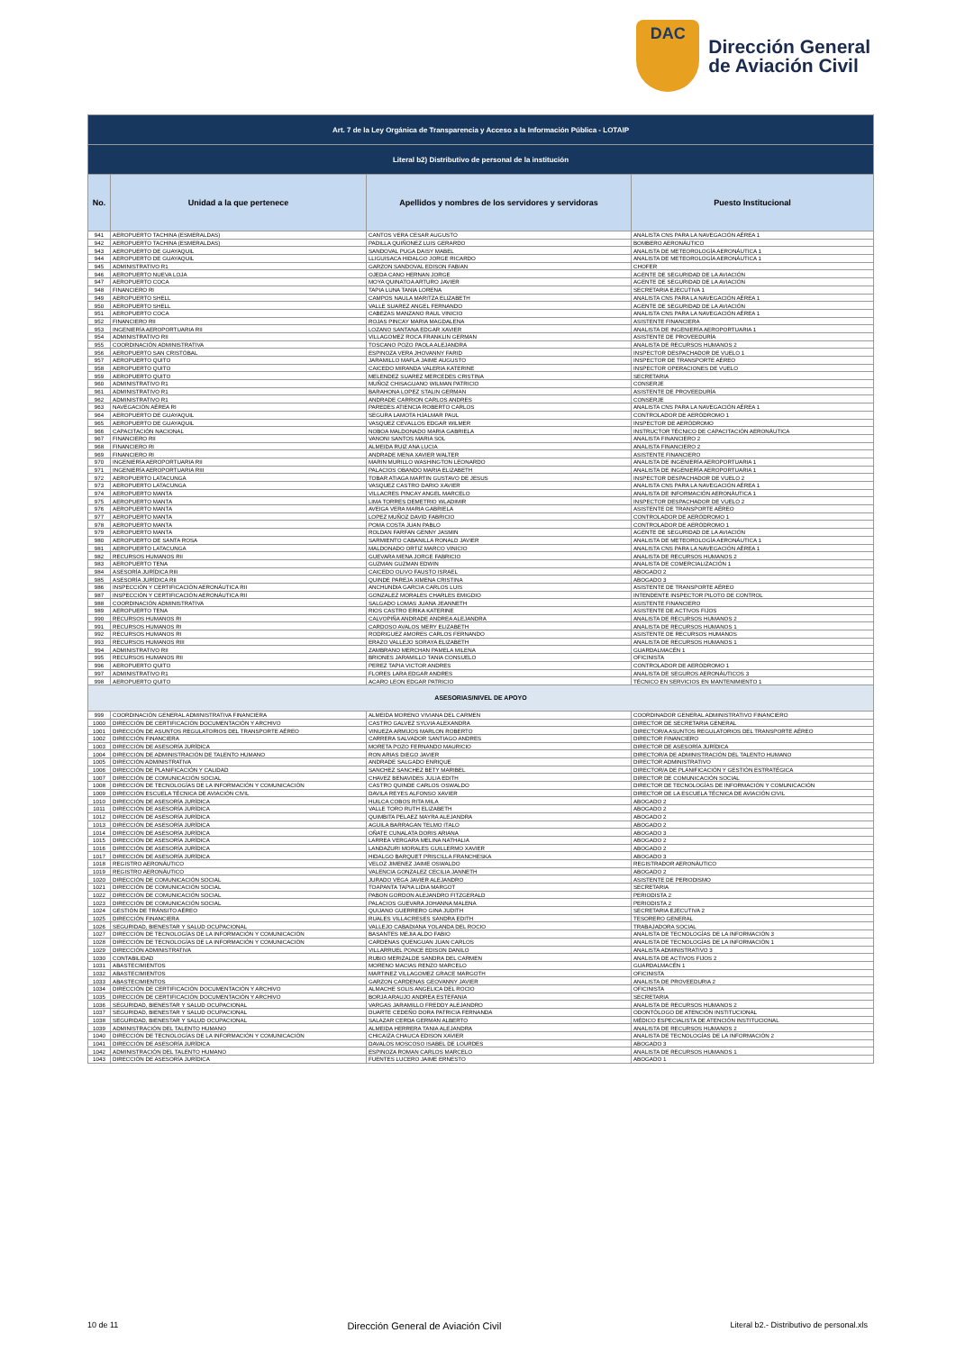DAC
Dirección General
de Aviación Civil
| Art. 7 de la Ley Orgánica de Transparencia y Acceso a la Información Pública - LOTAIP | | | |
| --- | --- | --- | --- |
| Literal b2) Distributivo de personal de la institución | | | |
| No. | Unidad a la que pertenece | Apellidos y nombres de los servidores y servidoras | Puesto Institucional |
| 941 | AEROPUERTO TACHINA (ESMERALDAS) | CANTOS VERA CESAR AUGUSTO | ANALISTA CNS PARA LA NAVEGACIÓN AÉREA 1 |
| 942 | AEROPUERTO TACHINA (ESMERALDAS) | PADILLA QUIÑONEZ LUIS GERARDO | BOMBERO AERONÁUTICO |
| 943 | AEROPUERTO DE GUAYAQUIL | SANDOVAL PUGA DAISY MABEL | ANALISTA DE METEOROLOGÍA AERONÁUTICA 1 |
| 944 | AEROPUERTO DE GUAYAQUIL | LLIGUISACA HIDALGO JORGE RICARDO | ANALISTA DE METEOROLOGÍA AERONÁUTICA 1 |
| 945 | ADMINISTRATIVO R1 | GARZON SANDOVAL EDISON FABIAN | CHOFER |
| 946 | AEROPUERTO NUEVA LOJA | OJEDA CANO HERNAN JORGE | AGENTE DE SEGURIDAD DE LA AVIACIÓN |
| 947 | AEROPUERTO COCA | MOYA QUINATOA ARTURO JAVIER | AGENTE DE SEGURIDAD DE LA AVIACIÓN |
| 948 | FINANCIERO RI | TAPIA LUNA TANIA LORENA | SECRETARIA EJECUTIVA 1 |
| 949 | AEROPUERTO SHELL | CAMPOS NAULA MARITZA ELIZABETH | ANALISTA CNS PARA LA NAVEGACIÓN AÉREA 1 |
| 950 | AEROPUERTO SHELL | VALLE SUAREZ ANGEL FERNANDO | AGENTE DE SEGURIDAD DE LA AVIACIÓN |
| 951 | AEROPUERTO COCA | CABEZAS MANZANO RAUL VINICIO | ANALISTA CNS PARA LA NAVEGACIÓN AÉREA 1 |
| 952 | FINANCIERO RII | ROJAS PINCAY MARIA MAGDALENA | ASISTENTE FINANCIERA |
| 953 | INGENIERÍA AEROPORTUARIA RII | LOZANO SANTANA EDGAR XAVIER | ANALISTA DE INGENIERÍA AEROPORTUARIA 1 |
| 954 | ADMINISTRATIVO RII | VILLAGOMEZ ROCA FRANKLIN GERMAN | ASISTENTE DE PROVEEDURÍA |
| 955 | COORDINACIÓN ADMINISTRATIVA | TOSCANO POZO PAOLA ALEJANDRA | ANALISTA DE RECURSOS HUMANOS 2 |
| 956 | AEROPUERTO SAN CRISTÓBAL | ESPINOZA VERA JHOVANNY FARID | INSPECTOR DESPACHADOR DE VUELO 1 |
| 957 | AEROPUERTO QUITO | JARAMILLO MAFLA JAIME AUGUSTO | INSPECTOR DE TRANSPORTE AÉREO |
| 958 | AEROPUERTO QUITO | CAICEDO MIRANDA VALERIA KATERINE | INSPECTOR OPERACIONES DE VUELO |
| 959 | AEROPUERTO QUITO | MELENDEZ SUAREZ MERCEDES CRISTINA | SECRETARIA |
| 960 | ADMINISTRATIVO R1 | MUÑOZ CHISAGUANO WILMAN PATRICIO | CONSERJE |
| 961 | ADMINISTRATIVO R1 | BARAHONA LOPEZ STALIN GERMAN | ASISTENTE DE PROVEEDURÍA |
| 962 | ADMINISTRATIVO R1 | ANDRADE CARRION CARLOS ANDRES | CONSERJE |
| 963 | NAVEGACIÓN AÉREA RI | PAREDES ATIENCIA ROBERTO CARLOS | ANALISTA CNS PARA LA NAVEGACIÓN AÉREA 1 |
| 964 | AEROPUERTO DE GUAYAQUIL | SEGURA LAMOTA HJALMAR PAUL | CONTROLADOR DE AERÓDROMO 1 |
| 965 | AEROPUERTO DE GUAYAQUIL | VASQUEZ CEVALLOS EDGAR WILMER | INSPECTOR DE AERÓDROMO |
| 966 | CAPACITACIÓN NACIONAL | NOBOA MALDONADO MARIA GABRIELA | INSTRUCTOR TÉCNICO DE CAPACITACIÓN AERONÁUTICA |
| 967 | FINANCIERO RII | VANONI SANTOS MARIA SOL | ANALISTA FINANCIERO 2 |
| 968 | FINANCIERO RI | ALMEIDA RUIZ ANA LUCIA | ANALISTA FINANCIERO 2 |
| 969 | FINANCIERO RI | ANDRADE MENA XAVIER WALTER | ASISTENTE FINANCIERO |
| 970 | INGENIERÍA AEROPORTUARIA RII | MARIN MURILLO WASHINGTON LEONARDO | ANALISTA DE INGENIERÍA AEROPORTUARIA 1 |
| 971 | INGENIERÍA AEROPORTUARIA RIII | PALACIOS OBANDO MARIA ELIZABETH | ANALISTA DE INGENIERÍA AEROPORTUARIA 1 |
| 972 | AEROPUERTO LATACUNGA | TOBAR ATIAGA MARTIN GUSTAVO DE JESUS | INSPECTOR DESPACHADOR DE VUELO 2 |
| 973 | AEROPUERTO LATACUNGA | VASQUEZ CASTRO DARIO XAVIER | ANALISTA CNS PARA LA NAVEGACIÓN AÉREA 1 |
| 974 | AEROPUERTO MANTA | VILLACRES PINCAY ANGEL MARCELO | ANALISTA DE INFORMACIÓN AERONÁUTICA 1 |
| 975 | AEROPUERTO MANTA | LIMA TORRES DEMETRIO WLADIMIR | INSPECTOR DESPACHADOR DE VUELO 2 |
| 976 | AEROPUERTO MANTA | AVEIGA VERA MARIA GABRIELA | ASISTENTE DE TRANSPORTE AÉREO |
| 977 | AEROPUERTO MANTA | LOPEZ MUÑOZ DAVID FABRICIO | CONTROLADOR DE AERÓDROMO 1 |
| 978 | AEROPUERTO MANTA | POMA COSTA JUAN PABLO | CONTROLADOR DE AERÓDROMO 1 |
| 979 | AEROPUERTO MANTA | ROLDAN FARFAN GENNY JASMIN | AGENTE DE SEGURIDAD DE LA AVIACIÓN |
| 980 | AEROPUERTO DE SANTA ROSA | SARMIENTO CABANILLA RONALD JAVIER | ANALISTA DE METEOROLOGÍA AERONÁUTICA 1 |
| 981 | AEROPUERTO LATACUNGA | MALDONADO ORTIZ MARCO VINICIO | ANALISTA CNS PARA LA NAVEGACIÓN AÉREA 1 |
| 982 | RECURSOS HUMANOS RII | GUEVARA MENA JORGE FABRICIO | ANALISTA DE RECURSOS HUMANOS 2 |
| 983 | AEROPUERTO TENA | GUZMAN GUZMAN EDWIN | ANALISTA DE COMERCIALIZACIÓN 1 |
| 984 | ASESORÍA JURÍDICA RIII | CAICEDO OLIVO FAUSTO ISRAEL | ABOGADO 2 |
| 985 | ASESORÍA JURÍDICA RII | QUINDE PAREJA XIMENA CRISTINA | ABOGADO 3 |
| 986 | INSPECCIÓN Y CERTIFICACIÓN AERONÁUTICA RII | ANCHUNDIA GARCIA CARLOS LUIS | ASISTENTE DE TRANSPORTE AÉREO |
| 987 | INSPECCIÓN Y CERTIFICACIÓN AERONÁUTICA RII | GONZALEZ MORALES CHARLES EMIGDIO | INTENDENTE INSPECTOR PILOTO DE CONTROL |
| 988 | COORDINACIÓN ADMINISTRATIVA | SALGADO LOMAS JUANA JEANNETH | ASISTENTE FINANCIERO |
| 989 | AEROPUERTO TENA | RIOS CASTRO ERIKA KATERINE | ASISTENTE DE ACTIVOS FIJOS |
| 990 | RECURSOS HUMANOS RI | CALVOPIÑA ANDRADE ANDREA ALEJANDRA | ANALISTA DE RECURSOS HUMANOS 2 |
| 991 | RECURSOS HUMANOS RI | CARDOSO AVALOS MERY ELIZABETH | ANALISTA DE RECURSOS HUMANOS 1 |
| 992 | RECURSOS HUMANOS RI | RODRIGUEZ AMORES CARLOS FERNANDO | ASISTENTE DE RECURSOS HUMANOS |
| 993 | RECURSOS HUMANOS RIII | ERAZO VALLEJO SORAYA ELIZABETH | ANALISTA DE RECURSOS HUMANOS 1 |
| 994 | ADMINISTRATIVO RII | ZAMBRANO MERCHAN PAMELA MILENA | GUARDALMACÉN 1 |
| 995 | RECURSOS HUMANOS RII | BRIONES JARAMILLO TANIA CONSUELO | OFICINISTA |
| 996 | AEROPUERTO QUITO | PEREZ TAPIA VICTOR ANDRES | CONTROLADOR DE AERÓDROMO 1 |
| 997 | ADMINISTRATIVO R1 | FLORES LARA EDGAR ANDRES | ANALISTA DE SEGUROS AERONÁUTICOS 3 |
| 998 | AEROPUERTO QUITO | ACARO LEON EDGAR PATRICIO | TÉCNICO EN SERVICIOS EN MANTENIMIENTO 1 |
| ASESORIAS/NIVEL DE APOYO | | | |
| 999 | COORDINACIÓN GENERAL ADMINISTRATIVA FINANCIERA | ALMEIDA MORENO VIVIANA DEL CARMEN | COORDINADOR GENERAL ADMINISTRATIVO FINANCIERO |
| 1000 | DIRECCIÓN DE CERTIFICACIÓN DOCUMENTACIÓN Y ARCHIVO | CASTRO GALVEZ SYLVIA ALEXANDRA | DIRECTOR DE SECRETARIA GENERAL |
| 1001 | DIRECCIÓN DE ASUNTOS REGULATORIOS DEL TRANSPORTE AÉREO | VINUEZA ARMIJOS MARLON ROBERTO | DIRECTOR/A ASUNTOS REGULATORIOS DEL TRANSPORTE AÉREO |
| 1002 | DIRECCIÓN FINANCIERA | CARRERA SALVADOR SANTIAGO ANDRES | DIRECTOR FINANCIERO |
| 1003 | DIRECCIÓN DE ASESORÍA JURÍDICA | MORETA POZO FERNANDO MAURICIO | DIRECTOR DE ASESORÍA JURÍDICA |
| 1004 | DIRECCIÓN DE ADMINISTRACIÓN DE TALENTO HUMANO | RON ARIAS DIEGO JAVIER | DIRECTOR/A DE ADMINISTRACIÓN DEL TALENTO HUMANO |
| 1005 | DIRECCIÓN ADMINISTRATIVA | ANDRADE SALGADO ENRIQUE | DIRECTOR ADMINISTRATIVO |
| 1006 | DIRECCIÓN DE PLANIFICACIÓN Y CALIDAD | SANCHEZ SANCHEZ BETY MARIBEL | DIRECTOR/A DE PLANIFICACIÓN Y GESTIÓN ESTRATÉGICA |
| 1007 | DIRECCIÓN DE COMUNICACIÓN SOCIAL | CHAVEZ BENAVIDES JULIA EDITH | DIRECTOR DE COMUNICACIÓN SOCIAL |
| 1008 | DIRECCIÓN DE TECNOLOGÍAS DE LA INFORMACIÓN Y COMUNICACIÓN | CASTRO QUINDE CARLOS OSWALDO | DIRECTOR DE TECNOLOGÍAS DE INFORMACIÓN Y COMUNICACIÓN |
| 1009 | DIRECCIÓN ESCUELA TÉCNICA DE AVIACIÓN CIVIL | DAVILA REYES ALFONSO XAVIER | DIRECTOR DE LA ESCUELA TÉCNICA DE AVIACIÓN CIVIL |
| 1010 | DIRECCIÓN DE ASESORÍA JURÍDICA | HUILCA COBOS RITA MILA | ABOGADO 2 |
| 1011 | DIRECCIÓN DE ASESORÍA JURÍDICA | VALLE TORO RUTH ELIZABETH | ABOGADO 2 |
| 1012 | DIRECCIÓN DE ASESORÍA JURÍDICA | QUIMBITA PELAEZ MAYRA ALEJANDRA | ABOGADO 2 |
| 1013 | DIRECCIÓN DE ASESORÍA JURÍDICA | AGUILA BARRAGAN TELMO ITALO | ABOGADO 2 |
| 1014 | DIRECCIÓN DE ASESORÍA JURÍDICA | OÑATE CUNALATA DORIS ARIANA | ABOGADO 3 |
| 1015 | DIRECCIÓN DE ASESORÍA JURÍDICA | LARREA VERGARA MELINA NATHALIA | ABOGADO 2 |
| 1016 | DIRECCIÓN DE ASESORÍA JURÍDICA | LANDAZURI MORALES GUILLERMO XAVIER | ABOGADO 2 |
| 1017 | DIRECCIÓN DE ASESORÍA JURÍDICA | HIDALGO BARQUET PRISCILLA FRANCHESKA | ABOGADO 3 |
| 1018 | REGISTRO AERONÁUTICO | VELOZ JIMENEZ JAIME OSWALDO | REGISTRADOR AERONÁUTICO |
| 1019 | REGISTRO AERONÁUTICO | VALENCIA GONZALEZ CECILIA JANNETH | ABOGADO 2 |
| 1020 | DIRECCIÓN DE COMUNICACIÓN SOCIAL | JURADO VEGA JAVIER ALEJANDRO | ASISTENTE DE PERIODISMO |
| 1021 | DIRECCIÓN DE COMUNICACIÓN SOCIAL | TOAPANTA TAPIA LIDIA MARGOT | SECRETARIA |
| 1022 | DIRECCIÓN DE COMUNICACIÓN SOCIAL | PABON GORDON ALEJANDRO FITZGERALD | PERIODISTA 2 |
| 1023 | DIRECCIÓN DE COMUNICACIÓN SOCIAL | PALACIOS GUEVARA JOHANNA MALENA | PERIODISTA 2 |
| 1024 | GESTIÓN DE TRÁNSITO AÉREO | QUIJANO GUERRERO GINA JUDITH | SECRETARIA EJECUTIVA 2 |
| 1025 | DIRECCIÓN FINANCIERA | RUALES VILLACRESES SANDRA EDITH | TESORERO GENERAL |
| 1026 | SEGURIDAD, BIENESTAR Y SALUD OCUPACIONAL | VALLEJO CABADIANA YOLANDA DEL ROCIO | TRABAJADORA SOCIAL |
| 1027 | DIRECCIÓN DE TECNOLOGÍAS DE LA INFORMACIÓN Y COMUNICACIÓN | BASANTES MEJIA ALDO FABIO | ANALISTA DE TECNOLOGÍAS DE LA INFORMACIÓN 3 |
| 1028 | DIRECCIÓN DE TECNOLOGÍAS DE LA INFORMACIÓN Y COMUNICACIÓN | CARDENAS QUENGUAN JUAN CARLOS | ANALISTA DE TECNOLOGÍAS DE LA INFORMACIÓN 1 |
| 1029 | DIRECCIÓN ADMINISTRATIVA | VILLARRUEL PONCE EDISON DANILO | ANALISTA ADMINISTRATIVO 3 |
| 1030 | CONTABILIDAD | RUBIO MERIZALDE SANDRA DEL CARMEN | ANALISTA DE ACTIVOS FIJOS 2 |
| 1031 | ABASTECIMIENTOS | MORENO MACIAS RENZO MARCELO | GUARDALMACÉN 1 |
| 1032 | ABASTECIMIENTOS | MARTINEZ VILLAGOMEZ GRACE MARGOTH | OFICINISTA |
| 1033 | ABASTECIMIENTOS | GARZON CARDENAS GEOVANNY JAVIER | ANALISTA DE PROVEEDURIA 2 |
| 1034 | DIRECCIÓN DE CERTIFICACIÓN DOCUMENTACIÓN Y ARCHIVO | ALMACHE SOLIS ANGELICA DEL ROCIO | OFICINISTA |
| 1035 | DIRECCIÓN DE CERTIFICACIÓN DOCUMENTACIÓN Y ARCHIVO | BORJA ARAUJO ANDREA ESTEFANIA | SECRETARIA |
| 1036 | SEGURIDAD, BIENESTAR Y SALUD OCUPACIONAL | VARGAS JARAMILLO FREDDY ALEJANDRO | ANALISTA DE RECURSOS HUMANOS 2 |
| 1037 | SEGURIDAD, BIENESTAR Y SALUD OCUPACIONAL | DUARTE CEDEÑO DORA PATRICIA FERNANDA | ODONTÓLOGO DE ATENCIÓN INSTITUCIONAL |
| 1038 | SEGURIDAD, BIENESTAR Y SALUD OCUPACIONAL | SALAZAR CERDA GERMAN ALBERTO | MÉDICO ESPECIALISTA DE ATENCIÓN INSTITUCIONAL |
| 1039 | ADMINISTRACIÓN DEL TALENTO HUMANO | ALMEIDA HERRERA TANIA ALEJANDRA | ANALISTA DE RECURSOS HUMANOS 2 |
| 1040 | DIRECCIÓN DE TECNOLOGÍAS DE LA INFORMACIÓN Y COMUNICACIÓN | CHICAIZA CHAUCA EDISON XAVIER | ANALISTA DE TECNOLOGÍAS DE LA INFORMACIÓN 2 |
| 1041 | DIRECCIÓN DE ASESORÍA JURÍDICA | DAVALOS MOSCOSO ISABEL DE LOURDES | ABOGADO 3 |
| 1042 | ADMINISTRACIÓN DEL TALENTO HUMANO | ESPINOZA ROMAN CARLOS MARCELO | ANALISTA DE RECURSOS HUMANOS 1 |
| 1043 | DIRECCIÓN DE ASESORÍA JURÍDICA | FUENTES LUCERO JAIME ERNESTO | ABOGADO 1 |
10 de 11 Dirección General de Aviación Civil Literal b2.- Distributivo de personal.xls